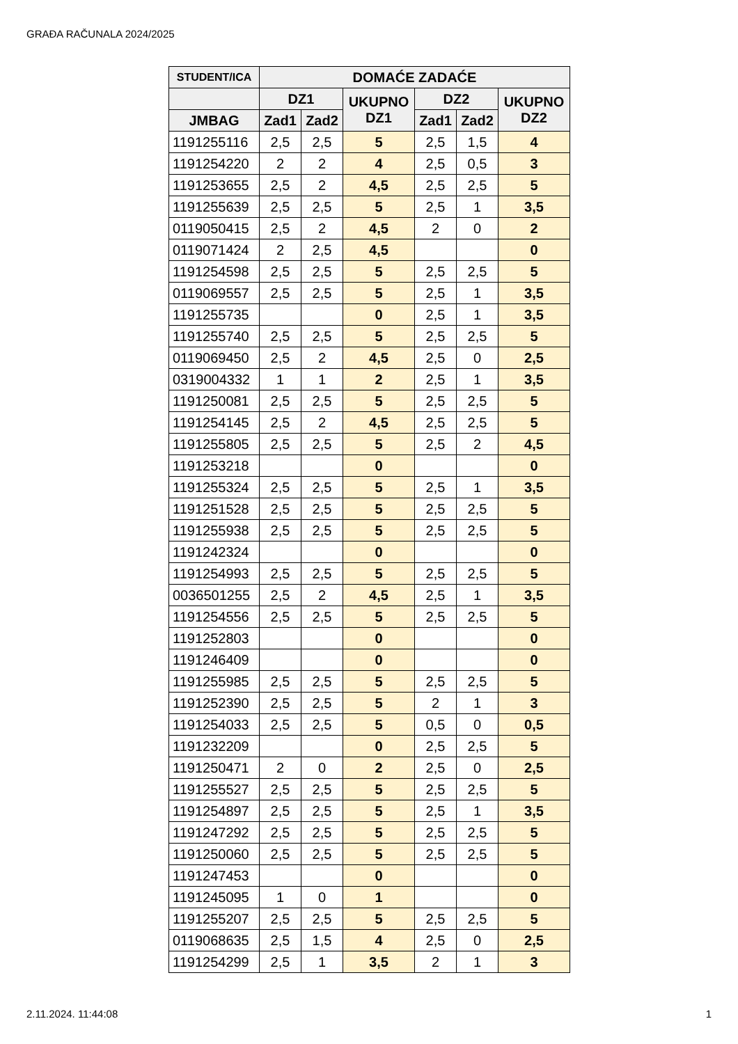GRAĐA RAČUNALA 2024/2025
| STUDENT/ICA | DOMAĆE ZADAĆE | | | | | |
| --- | --- | --- | --- | --- | --- | --- |
| | DZ1 | | UKUPNO DZ1 | DZ2 | | UKUPNO DZ2 |
| JMBAG | Zad1 | Zad2 | | Zad1 | Zad2 | |
| 1191255116 | 2,5 | 2,5 | 5 | 2,5 | 1,5 | 4 |
| 1191254220 | 2 | 2 | 4 | 2,5 | 0,5 | 3 |
| 1191253655 | 2,5 | 2 | 4,5 | 2,5 | 2,5 | 5 |
| 1191255639 | 2,5 | 2,5 | 5 | 2,5 | 1 | 3,5 |
| 0119050415 | 2,5 | 2 | 4,5 | 2 | 0 | 2 |
| 0119071424 | 2 | 2,5 | 4,5 | | | 0 |
| 1191254598 | 2,5 | 2,5 | 5 | 2,5 | 2,5 | 5 |
| 0119069557 | 2,5 | 2,5 | 5 | 2,5 | 1 | 3,5 |
| 1191255735 | | | 0 | 2,5 | 1 | 3,5 |
| 1191255740 | 2,5 | 2,5 | 5 | 2,5 | 2,5 | 5 |
| 0119069450 | 2,5 | 2 | 4,5 | 2,5 | 0 | 2,5 |
| 0319004332 | 1 | 1 | 2 | 2,5 | 1 | 3,5 |
| 1191250081 | 2,5 | 2,5 | 5 | 2,5 | 2,5 | 5 |
| 1191254145 | 2,5 | 2 | 4,5 | 2,5 | 2,5 | 5 |
| 1191255805 | 2,5 | 2,5 | 5 | 2,5 | 2 | 4,5 |
| 1191253218 | | | 0 | | | 0 |
| 1191255324 | 2,5 | 2,5 | 5 | 2,5 | 1 | 3,5 |
| 1191251528 | 2,5 | 2,5 | 5 | 2,5 | 2,5 | 5 |
| 1191255938 | 2,5 | 2,5 | 5 | 2,5 | 2,5 | 5 |
| 1191242324 | | | 0 | | | 0 |
| 1191254993 | 2,5 | 2,5 | 5 | 2,5 | 2,5 | 5 |
| 0036501255 | 2,5 | 2 | 4,5 | 2,5 | 1 | 3,5 |
| 1191254556 | 2,5 | 2,5 | 5 | 2,5 | 2,5 | 5 |
| 1191252803 | | | 0 | | | 0 |
| 1191246409 | | | 0 | | | 0 |
| 1191255985 | 2,5 | 2,5 | 5 | 2,5 | 2,5 | 5 |
| 1191252390 | 2,5 | 2,5 | 5 | 2 | 1 | 3 |
| 1191254033 | 2,5 | 2,5 | 5 | 0,5 | 0 | 0,5 |
| 1191232209 | | | 0 | 2,5 | 2,5 | 5 |
| 1191250471 | 2 | 0 | 2 | 2,5 | 0 | 2,5 |
| 1191255527 | 2,5 | 2,5 | 5 | 2,5 | 2,5 | 5 |
| 1191254897 | 2,5 | 2,5 | 5 | 2,5 | 1 | 3,5 |
| 1191247292 | 2,5 | 2,5 | 5 | 2,5 | 2,5 | 5 |
| 1191250060 | 2,5 | 2,5 | 5 | 2,5 | 2,5 | 5 |
| 1191247453 | | | 0 | | | 0 |
| 1191245095 | 1 | 0 | 1 | | | 0 |
| 1191255207 | 2,5 | 2,5 | 5 | 2,5 | 2,5 | 5 |
| 0119068635 | 2,5 | 1,5 | 4 | 2,5 | 0 | 2,5 |
| 1191254299 | 2,5 | 1 | 3,5 | 2 | 1 | 3 |
2.11.2024. 11:44:08 1